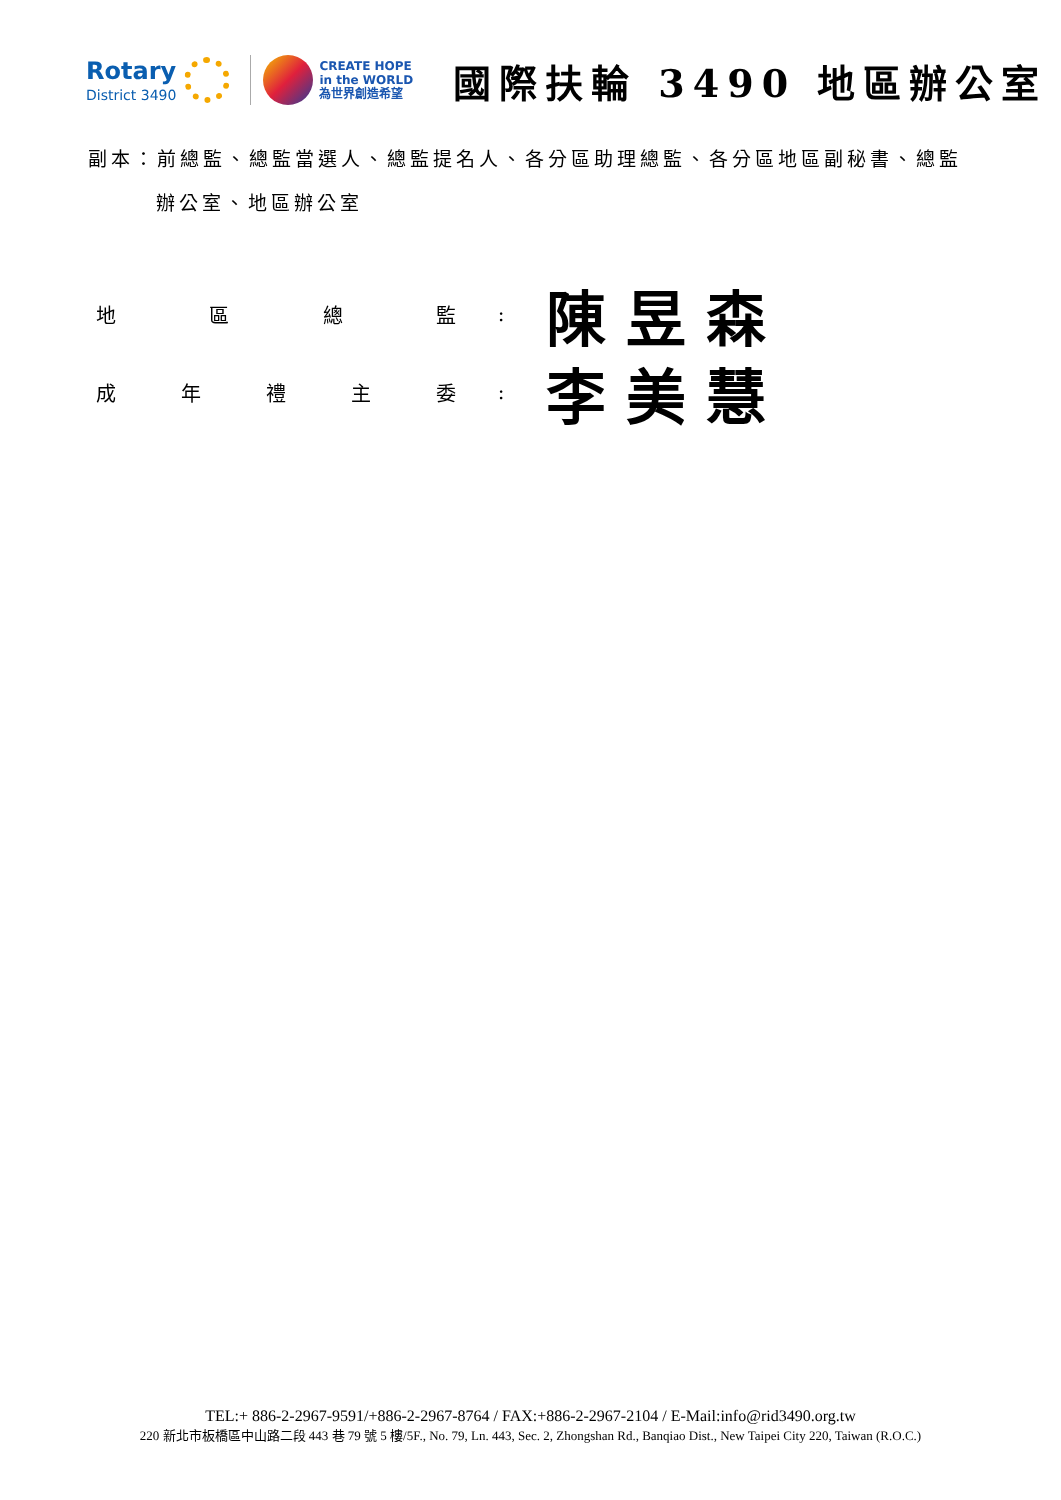Rotary
District 3490
CREATE HOPE
in the WORLD
為世界創造希望
國際扶輪 3490 地區辦公室
副本：前總監、總監當選人、總監提名人、各分區助理總監、各分區地區副秘書、總監
辦公室、地區辦公室
地區總監 :
陳昱森
成年禮主委 :
李美慧
TEL:+ 886-2-2967-9591/+886-2-2967-8764 / FAX:+886-2-2967-2104 / E-Mail:info@rid3490.org.tw
220 新北市板橋區中山路二段 443 巷 79 號 5 樓/5F., No. 79, Ln. 443, Sec. 2, Zhongshan Rd., Banqiao Dist., New Taipei City 220, Taiwan (R.O.C.)